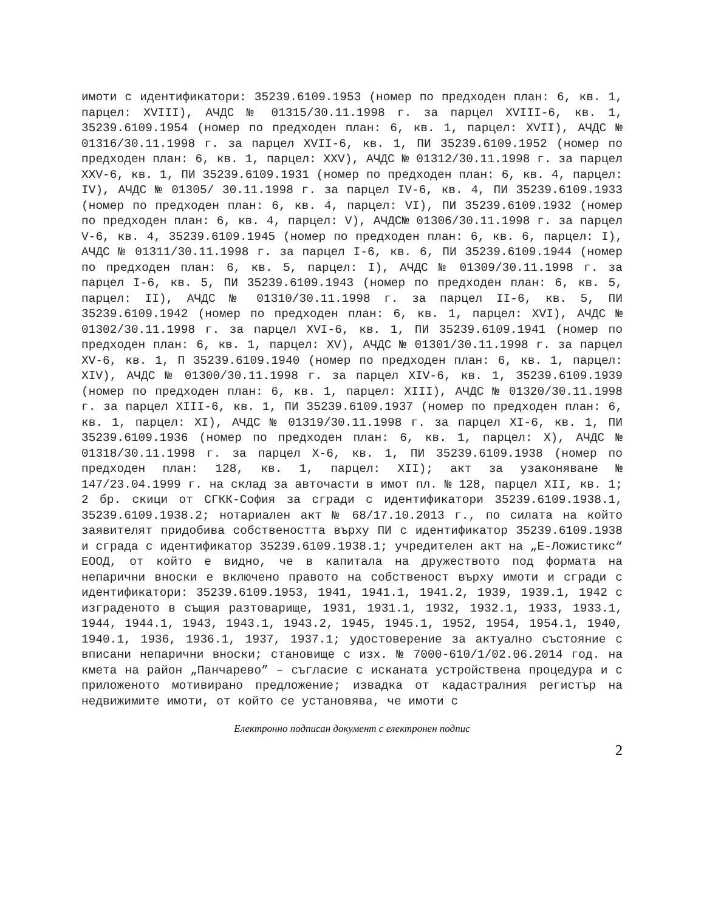имоти с идентификатори: 35239.6109.1953 (номер по предходен план: 6, кв. 1, парцел: XVIII), АЧДС № 01315/30.11.1998 г. за парцел XVIII-6, кв. 1, 35239.6109.1954 (номер по предходен план: 6, кв. 1, парцел: XVII), АЧДС № 01316/30.11.1998 г. за парцел XVII-6, кв. 1, ПИ 35239.6109.1952 (номер по предходен план: 6, кв. 1, парцел: XXV), АЧДС № 01312/30.11.1998 г. за парцел XXV-6, кв. 1, ПИ 35239.6109.1931 (номер по предходен план: 6, кв. 4, парцел: IV), АЧДС № 01305/ 30.11.1998 г. за парцел IV-6, кв. 4, ПИ 35239.6109.1933 (номер по предходен план: 6, кв. 4, парцел: VI), ПИ 35239.6109.1932 (номер по предходен план: 6, кв. 4, парцел: V), АЧДС№ 01306/30.11.1998 г. за парцел V-6, кв. 4, 35239.6109.1945 (номер по предходен план: 6, кв. 6, парцел: I), АЧДС № 01311/30.11.1998 г. за парцел I-6, кв. 6, ПИ 35239.6109.1944 (номер по предходен план: 6, кв. 5, парцел: I), АЧДС № 01309/30.11.1998 г. за парцел I-6, кв. 5, ПИ 35239.6109.1943 (номер по предходен план: 6, кв. 5, парцел: II), АЧДС № 01310/30.11.1998 г. за парцел II-6, кв. 5, ПИ 35239.6109.1942 (номер по предходен план: 6, кв. 1, парцел: XVI), АЧДС № 01302/30.11.1998 г. за парцел XVI-6, кв. 1, ПИ 35239.6109.1941 (номер по предходен план: 6, кв. 1, парцел: XV), АЧДС № 01301/30.11.1998 г. за парцел XV-6, кв. 1, П 35239.6109.1940 (номер по предходен план: 6, кв. 1, парцел: XIV), АЧДС № 01300/30.11.1998 г. за парцел XIV-6, кв. 1, 35239.6109.1939 (номер по предходен план: 6, кв. 1, парцел: XIII), АЧДС № 01320/30.11.1998 г. за парцел XIII-6, кв. 1, ПИ 35239.6109.1937 (номер по предходен план: 6, кв. 1, парцел: XI), АЧДС № 01319/30.11.1998 г. за парцел XI-6, кв. 1, ПИ 35239.6109.1936 (номер по предходен план: 6, кв. 1, парцел: X), АЧДС № 01318/30.11.1998 г. за парцел X-6, кв. 1, ПИ 35239.6109.1938 (номер по предходен план: 128, кв. 1, парцел: XII); акт за узаконяване № 147/23.04.1999 г. на склад за авточасти в имот пл. № 128, парцел XII, кв. 1; 2 бр. скици от СГКК-София за сгради с идентификатори 35239.6109.1938.1, 35239.6109.1938.2; нотариален акт № 68/17.10.2013 г., по силата на който заявителят придобива собствеността върху ПИ с идентификатор 35239.6109.1938 и сграда с идентификатор 35239.6109.1938.1; учредителен акт на „Е-Ложистикс“ ЕООД, от който е видно, че в капитала на дружеството под формата на непарични вноски е включено правото на собственост върху имоти и сгради с идентификатори: 35239.6109.1953, 1941, 1941.1, 1941.2, 1939, 1939.1, 1942 с изграденото в същия разтоварище, 1931, 1931.1, 1932, 1932.1, 1933, 1933.1, 1944, 1944.1, 1943, 1943.1, 1943.2, 1945, 1945.1, 1952, 1954, 1954.1, 1940, 1940.1, 1936, 1936.1, 1937, 1937.1; удостоверение за актуално състояние с вписани непарични вноски; становище с изх. № 7000-610/1/02.06.2014 год. на кмета на район „Панчарево” – съгласие с исканата устройствена процедура и с приложеното мотивирано предложение; извадка от кадастралния регистър на недвижимите имоти, от който се установява, че имоти с
Електронно подписан документ с електронен подпис
2